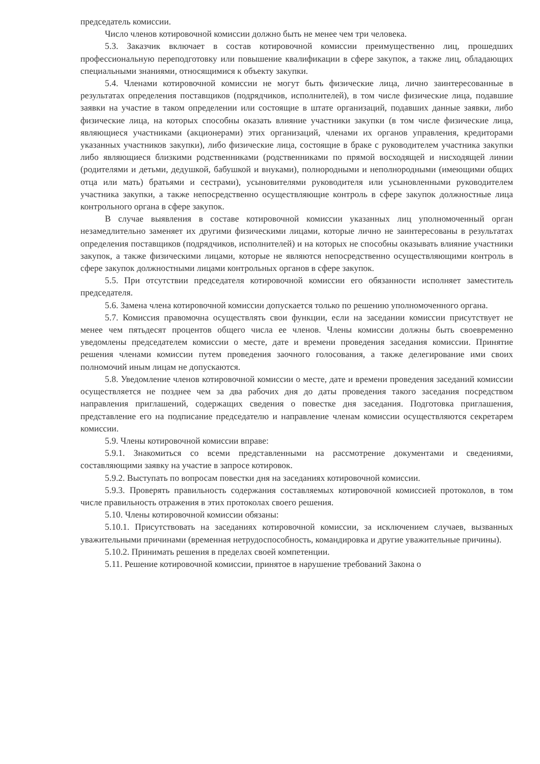председатель комиссии.
Число членов котировочной комиссии должно быть не менее чем три человека.
5.3. Заказчик включает в состав котировочной комиссии преимущественно лиц, прошедших профессиональную переподготовку или повышение квалификации в сфере закупок, а также лиц, обладающих специальными знаниями, относящимися к объекту закупки.
5.4. Членами котировочной комиссии не могут быть физические лица, лично заинтересованные в результатах определения поставщиков (подрядчиков, исполнителей), в том числе физические лица, подавшие заявки на участие в таком определении или состоящие в штате организаций, подавших данные заявки, либо физические лица, на которых способны оказать влияние участники закупки (в том числе физические лица, являющиеся участниками (акционерами) этих организаций, членами их органов управления, кредиторами указанных участников закупки), либо физические лица, состоящие в браке с руководителем участника закупки либо являющиеся близкими родственниками (родственниками по прямой восходящей и нисходящей линии (родителями и детьми, дедушкой, бабушкой и внуками), полнородными и неполнородными (имеющими общих отца или мать) братьями и сестрами), усыновителями руководителя или усыновленными руководителем участника закупки, а также непосредственно осуществляющие контроль в сфере закупок должностные лица контрольного органа в сфере закупок.
В случае выявления в составе котировочной комиссии указанных лиц уполномоченный орган незамедлительно заменяет их другими физическими лицами, которые лично не заинтересованы в результатах определения поставщиков (подрядчиков, исполнителей) и на которых не способны оказывать влияние участники закупок, а также физическими лицами, которые не являются непосредственно осуществляющими контроль в сфере закупок должностными лицами контрольных органов в сфере закупок.
5.5. При отсутствии председателя котировочной комиссии его обязанности исполняет заместитель председателя.
5.6. Замена члена котировочной комиссии допускается только по решению уполномоченного органа.
5.7. Комиссия правомочна осуществлять свои функции, если на заседании комиссии присутствует не менее чем пятьдесят процентов общего числа ее членов. Члены комиссии должны быть своевременно уведомлены председателем комиссии о месте, дате и времени проведения заседания комиссии. Принятие решения членами комиссии путем проведения заочного голосования, а также делегирование ими своих полномочий иным лицам не допускаются.
5.8. Уведомление членов котировочной комиссии о месте, дате и времени проведения заседаний комиссии осуществляется не позднее чем за два рабочих дня до даты проведения такого заседания посредством направления приглашений, содержащих сведения о повестке дня заседания. Подготовка приглашения, представление его на подписание председателю и направление членам комиссии осуществляются секретарем комиссии.
5.9. Члены котировочной комиссии вправе:
5.9.1. Знакомиться со всеми представленными на рассмотрение документами и сведениями, составляющими заявку на участие в запросе котировок.
5.9.2. Выступать по вопросам повестки дня на заседаниях котировочной комиссии.
5.9.3. Проверять правильность содержания составляемых котировочной комиссией протоколов, в том числе правильность отражения в этих протоколах своего решения.
5.10. Члены котировочной комиссии обязаны:
5.10.1. Присутствовать на заседаниях котировочной комиссии, за исключением случаев, вызванных уважительными причинами (временная нетрудоспособность, командировка и другие уважительные причины).
5.10.2. Принимать решения в пределах своей компетенции.
5.11. Решение котировочной комиссии, принятое в нарушение требований Закона о